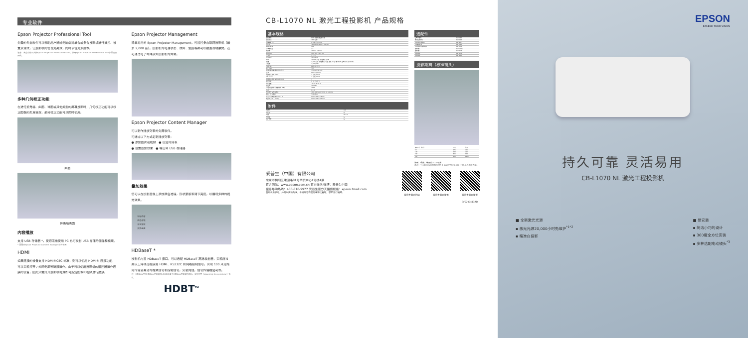专业软件
Epson Projector Professional Tool
免费的专业软件可以帮助用户通过电脑端对单台或多台投影机进行操控、设置及调试，让投影机的管理更高效，同时节省更多成本。
注意：某些功能不支持Epson Projector Professional Tool，使用Epson Projector Professional Tool必须连接网络。
多种几何校正功能
在进行折角墙、曲面、球面或其他类型的屏幕投影时，几何校正功能可以校正图像的失真情况，部分校正功能可以同时使用。
曲面
折角墙表面
内容播放
支持 USB 存储器 *，使您无需使用 PC 也可投影 USB 存储的图像和视频。
* 需配合Epson Projector Content Manager软件使用
HDMI
如果连接的设备支持 HDMI®CEC 标准，则可以使用 HDMI® 连接功能，可以实现打开 / 关闭电源等链接操作。由于可以使用投影机的遥控器操作连接的设备，因此只需打开投影机电源即可指定图像和视频进行播放。
Epson Projector Management
简单易用的 Epson Projector Management，可监控多台联网投影机（最多 2,000 台）。投影机的电源状态、故障、警报等都可以被直观地察觉，还可通过电子邮件获知投影机的异常。
Epson Projector Content Manager
可以制作播放列表的免费软件。
可通过以下方式定制播放列表：
● 添加图片或视频 ● 设定时间表
● 设置叠加效果 ● 导出到 USB 存储器
叠加效果
您可以在投影图像上添加颜色滤镜，形状蒙版和调节亮度，以展现多样的视觉效果。
初始内容
颜色滤镜
形状蒙版
投影画面
HDBaseT *
投影机内置 HDBaseT 接口，可以选配 HDBaseT 高清发射器，实现超 5 类以上网线远程接受 HDMI、RS232C 和网络控制信号。实现 100 米远距离传输全高清的视频信号和控制信号，安装简便，信号传输稳定可靠。
注：HDBaseT和HDBaseT联盟的LOGO是属于HDBaseT联盟的商标。支持STP（spanning tree protocol）协议。
HDBT<sup>TM</sup>
CB-L1070 NL 激光工程投影机 产品规格
基本规格
| 投影系统 | RGB 液晶光阀投影系统 |
| 投影方式 | 360° 投影 |
| 液晶面板 尺寸 | 0.79英寸 (C2fine) |
| 像素数 | 786,432点 (1024 x 768) x 3 |
| 实际分辨率 | XGA |
| 屏幕横纵比 | 4:3 |
| 刷新率 | 200 Hz - 240 Hz |
| 镜头 焦距 | 24.0 mm - 38.2 mm |
| 变焦比 | 1 - 1.6 |
| 光源 类型 | 激光二极管 |
| 寿命 | 20,000 小时（灯光模式: 标准） |
| 亮度 | 7,500 流明（颜色模式: 动态, 变焦: 广角, 镜头位移: 垂直居中 / 水平居中） |
| 对比度 | 2,500,000:1 |
| 色彩再现 | 高达 10.7亿色 |
| A/V mute | 支持 |
| 有效扫描频率 (模拟信号) 水平 | 15 kHz 到 92 kHz |
| 垂直 | 50 Hz 到 85 Hz |
| 视频输入/输出 HDMI | 1（支持HDCP） |
| HD-BaseT | 1（支持HDCP） |
| 网络输入/输出 有线LAN RJ-45 | 1 |
| 操作温度 | 0 °C 到 45 °C |
| 储存温度 | -10 °C 到 60 °C |
| 防尘网 | 20,000H |
| 功耗 激光光源（亮度模式: 正常） | 416W |
| 待机 | 0.5 W |
| 额定电压 & 额定电流 | 100 - 240 V AC 50/60 Hz 4.4-2.0A |
| 重量（不含镜头） | 约 15.6kg |
| 尺寸 不含支撑脚(W x H x D) | 545 x 164 x 436mm |
| 最大尺寸(W x H x D) | 545 x 189 x 484 mm |
附件
| 电源线 | 3 m |
| 遥控器 | 有 |
| 电池 | AA x 2 |
| 线缆盖 | 有 |
| 用户手册 | 有 |
选配件
| 空气过滤网 | ELPAF46 |
| 无线投影单元 | ELPAP10 |
| HDBaseT发射器 | ELPHD01 |
| 3D投影套件 | ELPPL01 |
| 可选镜头 超短焦镜头 | ELPLX01 |
| 变焦镜头 | ELPLU03S |
| 变焦镜头 | ELPLW05 |
| 变焦镜头 | ELPLM08 |
| 变焦镜头 | ELPLL08 |
投影距离（标准镜头）
| 投影尺寸（英寸） | 广角 | 长焦 |
| --- | --- | --- |
| 60 | 178 | 288 |
| 100 | 299 | 482 |
| 200 | 604 | 969 |
| 300 | 908 | 1456 |
清晰、明亮、绚丽的3LCD技术
备注：*1 激光光源寿命时间为 5 年或使用 20,000 小时,以先到者为准。
爱普生（中国）有限公司
北京市朝阳区建国路81号华贸中心1号楼4层
官方网站：www.epson.com.cn 官方微信/微博：爱普生中国
服务导购热线：400-810-9977 爱普生官方天猫旗舰店：epson.tmall.com
图片仅供参考，外观以实物为准，本说明若有任何细节之更改，恕不另行通知。
爱普生官方网站 爱普生官方微信 爱普生官方微博
EVS200413AD
EPSON
EXCEED YOUR VISION
持久可靠 灵活易用
CB-L1070 NL 激光工程投影机
■ 全新激光光源
▪ 激光光源20,000小时免维护<sup>*1*2</sup>
▪ 精准白投影
■ 易安装
▪ 简洁小巧的设计
▪ 360度全方位安装
▪ 多种选配电动镜头<sup>*3</sup>